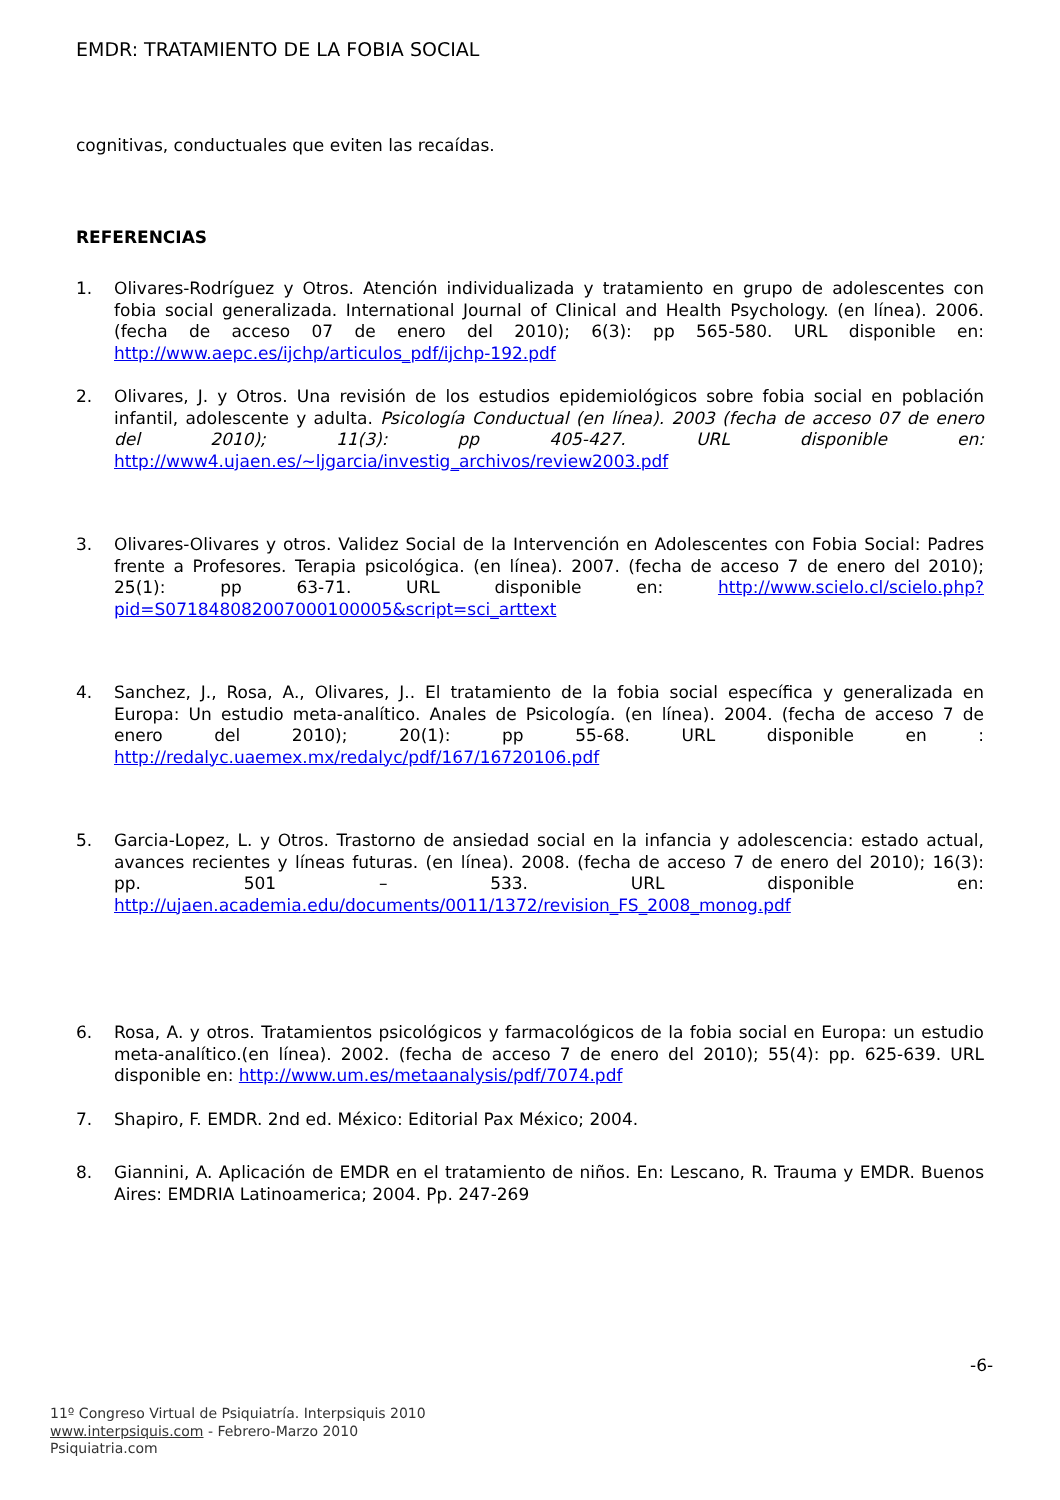EMDR: TRATAMIENTO DE LA FOBIA SOCIAL
cognitivas, conductuales que eviten las recaídas.
REFERENCIAS
1. Olivares-Rodríguez y Otros. Atención individualizada y tratamiento en grupo de adolescentes con fobia social generalizada. International Journal of Clinical and Health Psychology. (en línea). 2006. (fecha de acceso 07 de enero del 2010); 6(3): pp 565-580. URL disponible en: http://www.aepc.es/ijchp/articulos_pdf/ijchp-192.pdf
2. Olivares, J. y Otros. Una revisión de los estudios epidemiológicos sobre fobia social en población infantil, adolescente y adulta. Psicología Conductual (en línea). 2003 (fecha de acceso 07 de enero del 2010); 11(3): pp 405-427. URL disponible en: http://www4.ujaen.es/~ljgarcia/investig_archivos/review2003.pdf
3. Olivares-Olivares y otros. Validez Social de la Intervención en Adolescentes con Fobia Social: Padres frente a Profesores. Terapia psicológica. (en línea). 2007. (fecha de acceso 7 de enero del 2010); 25(1): pp 63-71. URL disponible en: http://www.scielo.cl/scielo.php?pid=S071848082007000100005&script=sci_arttext
4. Sanchez, J., Rosa, A., Olivares, J.. El tratamiento de la fobia social específica y generalizada en Europa: Un estudio meta-analítico. Anales de Psicología. (en línea). 2004. (fecha de acceso 7 de enero del 2010); 20(1): pp 55-68. URL disponible en : http://redalyc.uaemex.mx/redalyc/pdf/167/16720106.pdf
5. Garcia-Lopez, L. y Otros. Trastorno de ansiedad social en la infancia y adolescencia: estado actual, avances recientes y líneas futuras. (en línea). 2008. (fecha de acceso 7 de enero del 2010); 16(3): pp. 501 – 533. URL disponible en: http://ujaen.academia.edu/documents/0011/1372/revision_FS_2008_monog.pdf
6. Rosa, A. y otros. Tratamientos psicológicos y farmacológicos de la fobia social en Europa: un estudio meta-analítico.(en línea). 2002. (fecha de acceso 7 de enero del 2010); 55(4): pp. 625-639. URL disponible en: http://www.um.es/metaanalysis/pdf/7074.pdf
7. Shapiro, F. EMDR. 2nd ed. México: Editorial Pax México; 2004.
8. Giannini, A. Aplicación de EMDR en el tratamiento de niños. En: Lescano, R. Trauma y EMDR. Buenos Aires: EMDRIA Latinoamerica; 2004. Pp. 247-269
-6-
11º Congreso Virtual de Psiquiatría. Interpsiquis 2010
www.interpsiquis.com - Febrero-Marzo 2010
Psiquiatria.com